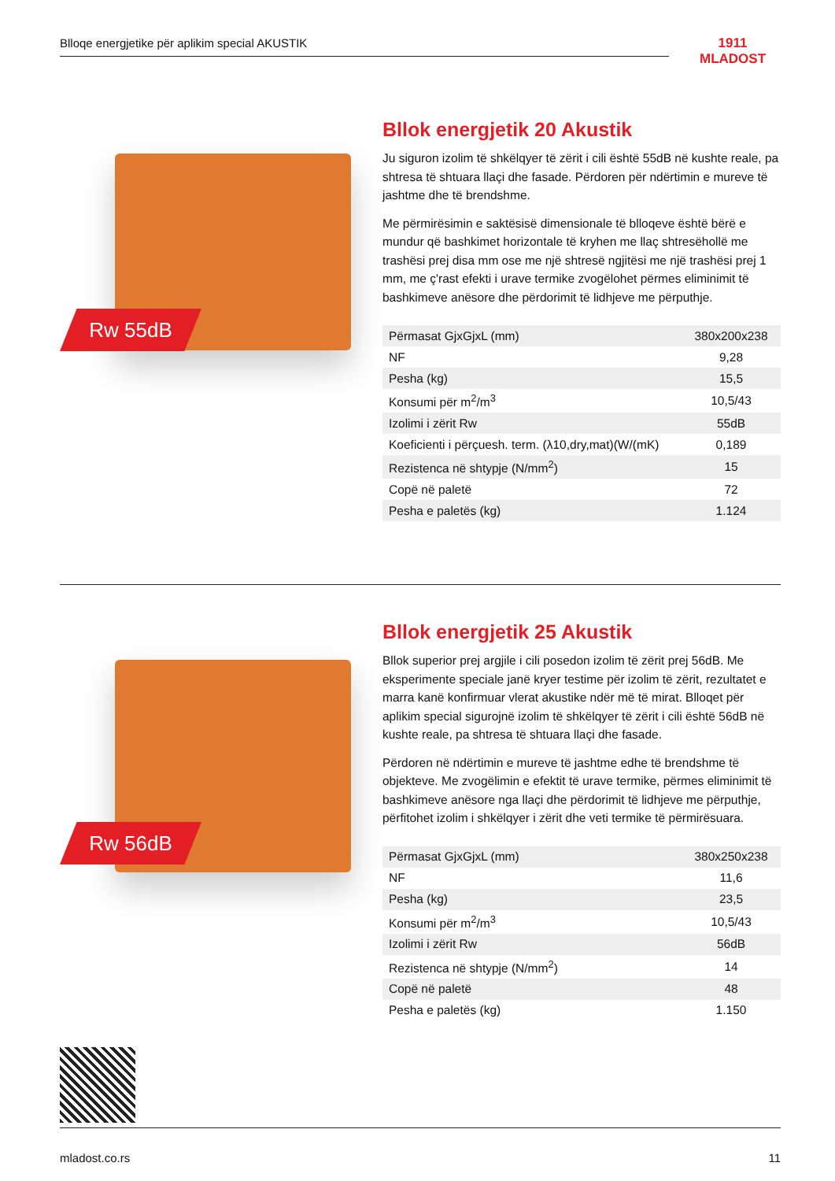Blloqe energjetike për aplikim special AKUSTIK
1911
MLADOST
Rw 55dB
Bllok energjetik 20 Akustik
Ju siguron izolim të shkëlqyer të zërit i cili është 55dB në kushte reale, pa shtresa të shtuara llaçi dhe fasade. Përdoren për ndërtimin e mureve të jashtme dhe të brendshme.
Me përmirësimin e saktësisë dimensionale të blloqeve është bërë e mundur që bashkimet horizontale të kryhen me llaç shtresëhollë me trashësi prej disa mm ose me një shtresë ngjitësi me një trashësi prej 1 mm, me ç'rast efekti i urave termike zvogëlohet përmes eliminimit të bashkimeve anësore dhe përdorimit të lidhjeve me përputhje.
| Përmasat GjxGjxL (mm) | 380x200x238 |
| NF | 9,28 |
| Pesha (kg) | 15,5 |
| Konsumi për m<sup>2</sup>/m<sup>3</sup> | 10,5/43 |
| Izolimi i zërit Rw | 55dB |
| Koeficienti i përçuesh. term. (λ10,dry,mat)(W/(mK) | 0,189 |
| Rezistenca në shtypje (N/mm<sup>2</sup>) | 15 |
| Copë në paletë | 72 |
| Pesha e paletës (kg) | 1.124 |
Rw 56dB
Bllok energjetik 25 Akustik
Bllok superior prej argjile i cili posedon izolim të zërit prej 56dB. Me eksperimente speciale janë kryer testime për izolim të zërit, rezultatet e marra kanë konfirmuar vlerat akustike ndër më të mirat. Blloqet për aplikim special sigurojnë izolim të shkëlqyer të zërit i cili është 56dB në kushte reale, pa shtresa të shtuara llaçi dhe fasade.
Përdoren në ndërtimin e mureve të jashtme edhe të brendshme të objekteve. Me zvogëlimin e efektit të urave termike, përmes eliminimit të bashkimeve anësore nga llaçi dhe përdorimit të lidhjeve me përputhje, përfitohet izolim i shkëlqyer i zërit dhe veti termike të përmirësuara.
| Përmasat GjxGjxL (mm) | 380x250x238 |
| NF | 11,6 |
| Pesha (kg) | 23,5 |
| Konsumi për m<sup>2</sup>/m<sup>3</sup> | 10,5/43 |
| Izolimi i zërit Rw | 56dB |
| Rezistenca në shtypje (N/mm<sup>2</sup>) | 14 |
| Copë në paletë | 48 |
| Pesha e paletës (kg) | 1.150 |
mladost.co.rs 11